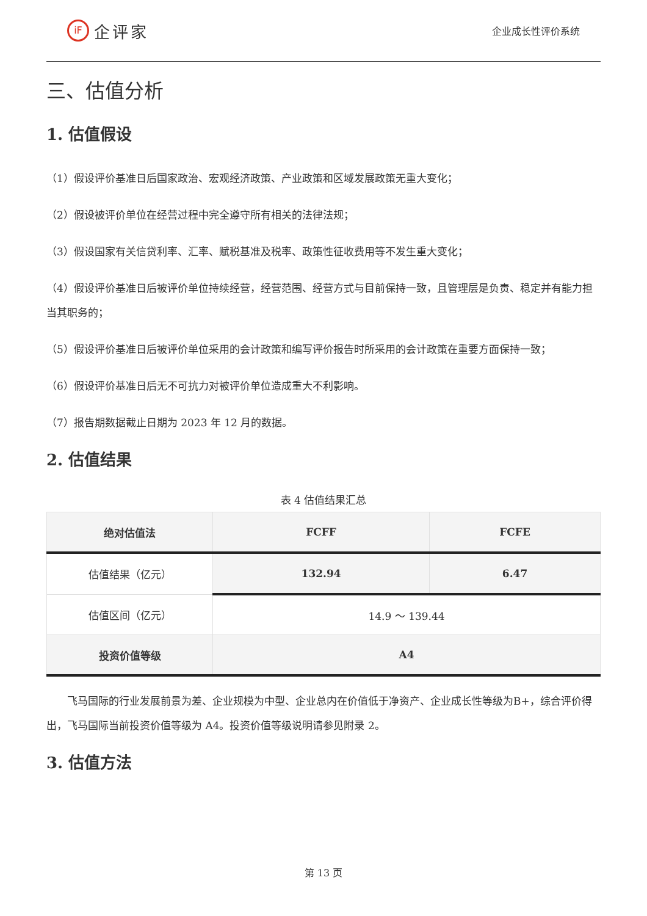iF 企评家
企业成长性评价系统
三、估值分析
1. 估值假设
（1）假设评价基准日后国家政治、宏观经济政策、产业政策和区域发展政策无重大变化；
（2）假设被评价单位在经营过程中完全遵守所有相关的法律法规；
（3）假设国家有关信贷利率、汇率、赋税基准及税率、政策性征收费用等不发生重大变化；
（4）假设评价基准日后被评价单位持续经营，经营范围、经营方式与目前保持一致，且管理层是负责、稳定并有能力担当其职务的；
（5）假设评价基准日后被评价单位采用的会计政策和编写评价报告时所采用的会计政策在重要方面保持一致；
（6）假设评价基准日后无不可抗力对被评价单位造成重大不利影响。
（7）报告期数据截止日期为 2023 年 12 月的数据。
2. 估值结果
表 4 估值结果汇总
| 绝对估值法 | FCFF | FCFE |
| --- | --- | --- |
| 估值结果（亿元） | 132.94 | 6.47 |
| 估值区间（亿元） | 14.9 ～ 139.44 | |
| 投资价值等级 | A4 | |
飞马国际的行业发展前景为差、企业规模为中型、企业总内在价值低于净资产、企业成长性等级为B+，综合评价得出，飞马国际当前投资价值等级为 A4。投资价值等级说明请参见附录 2。
3. 估值方法
第 13 页